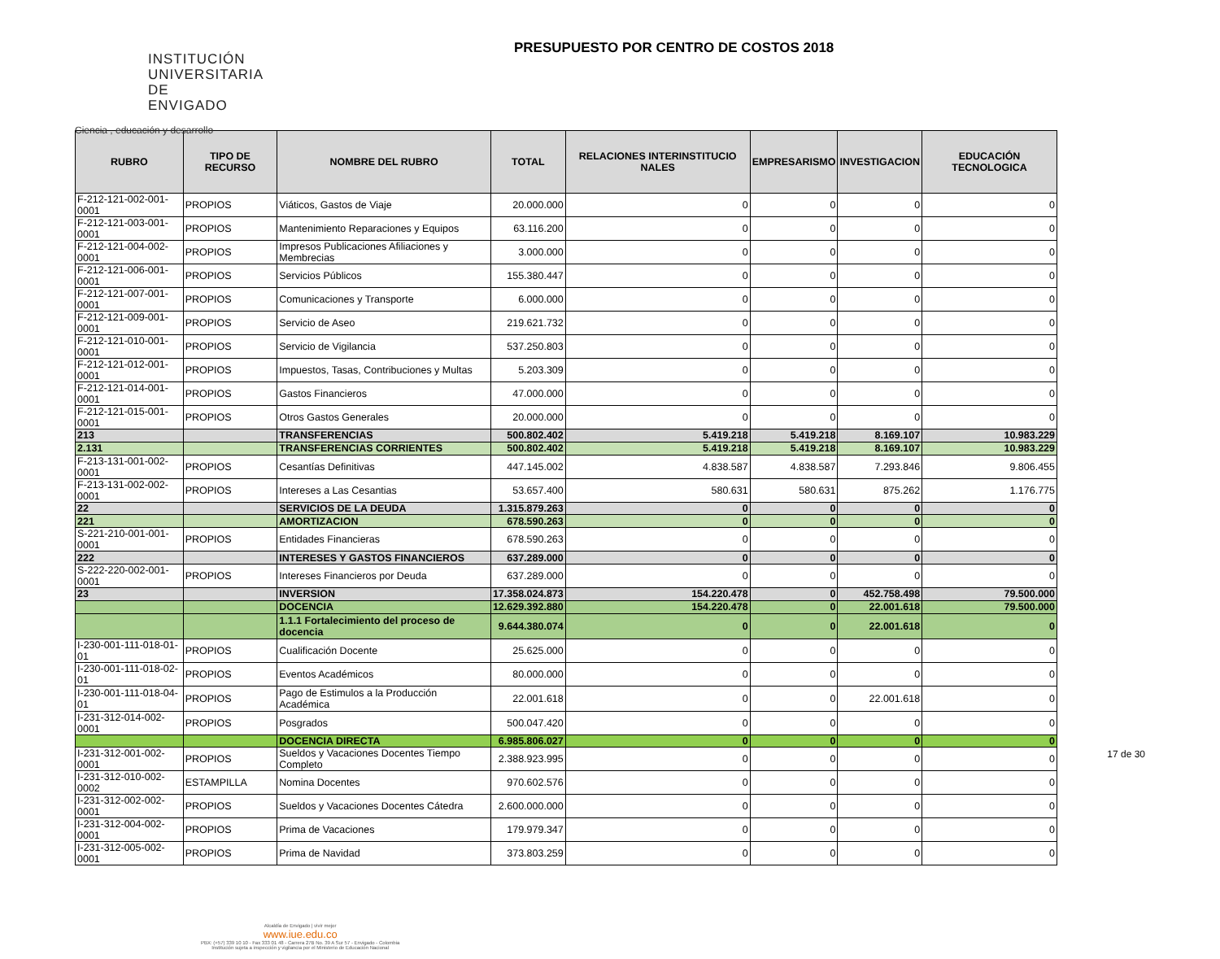INSTITUCIÓN
UNIVERSITARIA
DE ENVIGADO
Ciencia , educación y desarrollo
PRESUPUESTO POR CENTRO DE COSTOS 2018
| RUBRO | TIPO DE RECURSO | NOMBRE DEL RUBRO | TOTAL | RELACIONES INTERINSTITUCIO NALES | EMPRESARISMO | INVESTIGACION | EDUCACIÓN TECNOLOGICA |
| --- | --- | --- | --- | --- | --- | --- | --- |
| F-212-121-002-001-0001 | PROPIOS | Viáticos, Gastos de Viaje | 20.000.000 | 0 | 0 | 0 | 0 |
| F-212-121-003-001-0001 | PROPIOS | Mantenimiento Reparaciones y Equipos | 63.116.200 | 0 | 0 | 0 | 0 |
| F-212-121-004-002-0001 | PROPIOS | Impresos Publicaciones Afiliaciones y Membrecias | 3.000.000 | 0 | 0 | 0 | 0 |
| F-212-121-006-001-0001 | PROPIOS | Servicios Públicos | 155.380.447 | 0 | 0 | 0 | 0 |
| F-212-121-007-001-0001 | PROPIOS | Comunicaciones y Transporte | 6.000.000 | 0 | 0 | 0 | 0 |
| F-212-121-009-001-0001 | PROPIOS | Servicio de Aseo | 219.621.732 | 0 | 0 | 0 | 0 |
| F-212-121-010-001-0001 | PROPIOS | Servicio de Vigilancia | 537.250.803 | 0 | 0 | 0 | 0 |
| F-212-121-012-001-0001 | PROPIOS | Impuestos, Tasas, Contribuciones y Multas | 5.203.309 | 0 | 0 | 0 | 0 |
| F-212-121-014-001-0001 | PROPIOS | Gastos Financieros | 47.000.000 | 0 | 0 | 0 | 0 |
| F-212-121-015-001-0001 | PROPIOS | Otros Gastos Generales | 20.000.000 | 0 | 0 | 0 | 0 |
| 213 | | TRANSFERENCIAS | 500.802.402 | 5.419.218 | 5.419.218 | 8.169.107 | 10.983.229 |
| 2.131 | | TRANSFERENCIAS CORRIENTES | 500.802.402 | 5.419.218 | 5.419.218 | 8.169.107 | 10.983.229 |
| F-213-131-001-002-0001 | PROPIOS | Cesantías Definitivas | 447.145.002 | 4.838.587 | 4.838.587 | 7.293.846 | 9.806.455 |
| F-213-131-002-002-0001 | PROPIOS | Intereses a Las Cesantias | 53.657.400 | 580.631 | 580.631 | 875.262 | 1.176.775 |
| 22 | | SERVICIOS DE LA DEUDA | 1.315.879.263 | 0 | 0 | 0 | 0 |
| 221 | | AMORTIZACION | 678.590.263 | 0 | 0 | 0 | 0 |
| S-221-210-001-001-0001 | PROPIOS | Entidades Financieras | 678.590.263 | 0 | 0 | 0 | 0 |
| 222 | | INTERESES Y GASTOS FINANCIEROS | 637.289.000 | 0 | 0 | 0 | 0 |
| S-222-220-002-001-0001 | PROPIOS | Intereses Financieros por Deuda | 637.289.000 | 0 | 0 | 0 | 0 |
| 23 | | INVERSION | 17.358.024.873 | 154.220.478 | 0 | 452.758.498 | 79.500.000 |
| | | DOCENCIA | 12.629.392.880 | 154.220.478 | 0 | 22.001.618 | 79.500.000 |
| | | 1.1.1 Fortalecimiento del proceso de docencia | 9.644.380.074 | 0 | 0 | 22.001.618 | 0 |
| I-230-001-111-018-01-01 | PROPIOS | Cualificación Docente | 25.625.000 | 0 | 0 | 0 | 0 |
| I-230-001-111-018-02-01 | PROPIOS | Eventos Académicos | 80.000.000 | 0 | 0 | 0 | 0 |
| I-230-001-111-018-04-01 | PROPIOS | Pago de Estimulos a la Producción Académica | 22.001.618 | 0 | 0 | 22.001.618 | 0 |
| I-231-312-014-002-0001 | PROPIOS | Posgrados | 500.047.420 | 0 | 0 | 0 | 0 |
| | | DOCENCIA DIRECTA | 6.985.806.027 | 0 | 0 | 0 | 0 |
| I-231-312-001-002-0001 | PROPIOS | Sueldos y Vacaciones Docentes Tiempo Completo | 2.388.923.995 | 0 | 0 | 0 | 0 |
| I-231-312-010-002-0002 | ESTAMPILLA | Nomina Docentes | 970.602.576 | 0 | 0 | 0 | 0 |
| I-231-312-002-002-0001 | PROPIOS | Sueldos y Vacaciones Docentes Cátedra | 2.600.000.000 | 0 | 0 | 0 | 0 |
| I-231-312-004-002-0001 | PROPIOS | Prima de Vacaciones | 179.979.347 | 0 | 0 | 0 | 0 |
| I-231-312-005-002-0001 | PROPIOS | Prima de Navidad | 373.803.259 | 0 | 0 | 0 | 0 |
Alcaldía de Envigado | vivir mejor
www.iue.edu.co
PBX: (+57) 339 10 10 - Fax 333 01 48 - Carrera 27B No. 39 A Sur 57 - Envigado - Colombia
Institución sujeta a inspección y vigilancia por el Ministerio de Educación Nacional
17 de 30